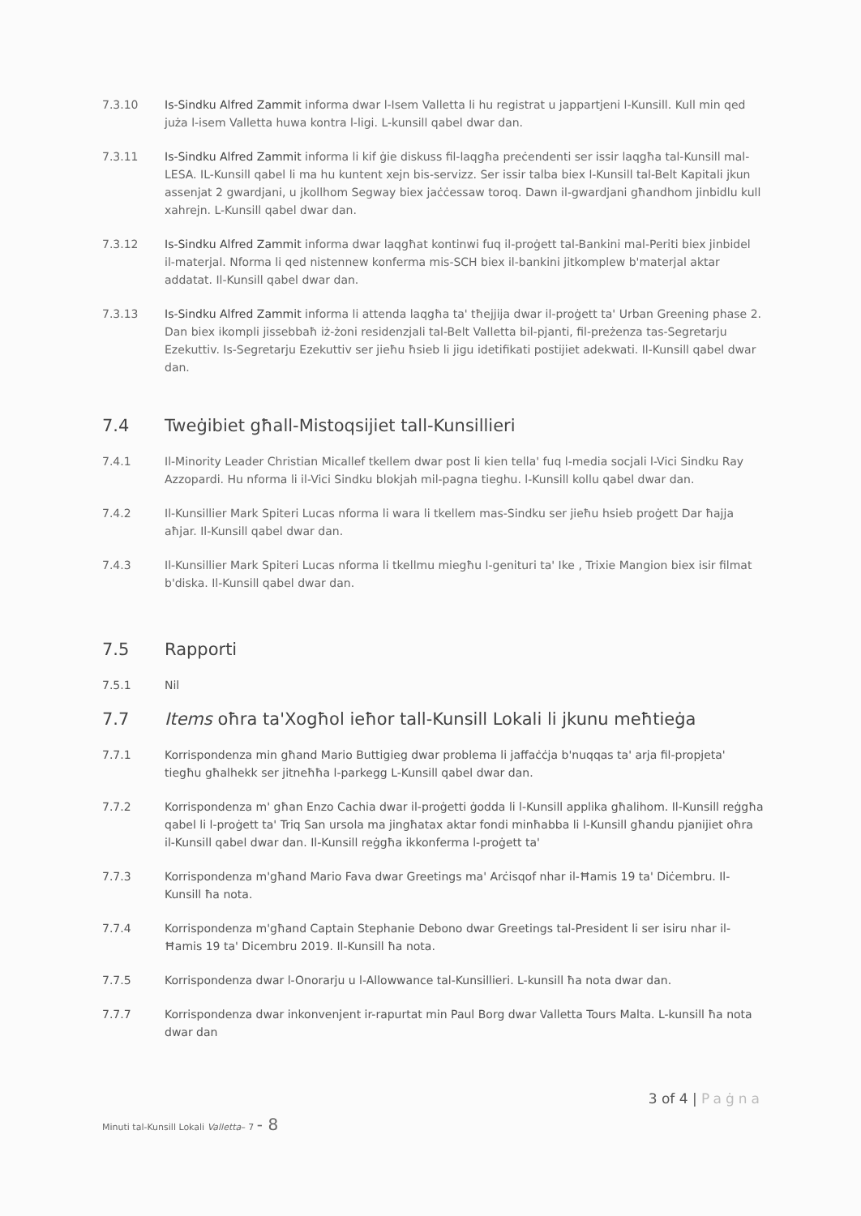7.3.10 Is-Sindku Alfred Zammit informa dwar l-Isem Valletta li hu registrat u jappartjeni l-Kunsill. Kull min qed juża l-isem Valletta huwa kontra l-ligi. L-kunsill qabel dwar dan.
7.3.11 Is-Sindku Alfred Zammit informa li kif ġie diskuss fil-laqgħa preċendenti ser issir laqgħa tal-Kunsill mal-LESA. IL-Kunsill qabel li ma hu kuntent xejn bis-servizz. Ser issir talba biex l-Kunsill tal-Belt Kapitali jkun assenjat 2 gwardjani, u jkollhom Segway biex jaċċessaw toroq. Dawn il-gwardjani għandhom jinbidlu kull xahrejn. L-Kunsill qabel dwar dan.
7.3.12 Is-Sindku Alfred Zammit informa dwar laqgħat kontinwi fuq il-proġett tal-Bankini mal-Periti biex jinbidel il-materjal. Nforma li qed nistennew konferma mis-SCH biex il-bankini jitkomplew b'materjal aktar addatat. Il-Kunsill qabel dwar dan.
7.3.13 Is-Sindku Alfred Zammit informa li attenda laqgħa ta' tħejjija dwar il-proġett ta' Urban Greening phase 2. Dan biex ikompli jissebbaħ iż-żoni residenzjali tal-Belt Valletta bil-pjanti, fil-preżenza tas-Segretarju Ezekuttiv. Is-Segretarju Ezekuttiv ser jieħu ħsieb li jigu idetifikati postijiet adekwati. Il-Kunsill qabel dwar dan.
7.4 Tweġibiet għall-Mistoqsijiet tall-Kunsillieri
7.4.1 Il-Minority Leader Christian Micallef tkellem dwar post li kien tella' fuq l-media socjali l-Vici Sindku Ray Azzopardi. Hu nforma li il-Vici Sindku blokjah mil-pagna tieghu. l-Kunsill kollu qabel dwar dan.
7.4.2 Il-Kunsillier Mark Spiteri Lucas nforma li wara li tkellem mas-Sindku ser jieħu hsieb proġett Dar ħajja aħjar. Il-Kunsill qabel dwar dan.
7.4.3 Il-Kunsillier Mark Spiteri Lucas nforma li tkellmu miegħu l-genituri ta' Ike , Trixie Mangion biex isir filmat b'diska. Il-Kunsill qabel dwar dan.
7.5 Rapporti
7.5.1 Nil
7.7 Items oħra ta'Xogħol ieħor tall-Kunsill Lokali li jkunu meħtieġa
7.7.1 Korrispondenza min għand Mario Buttigieg dwar problema li jaffaċċja b'nuqqas ta' arja fil-propjeta' tiegħu għalhekk ser jitneħħa l-parkegg L-Kunsill qabel dwar dan.
7.7.2 Korrispondenza m' għan Enzo Cachia dwar il-proġetti ġodda li l-Kunsill applika għalihom. Il-Kunsill reġgħa qabel li l-proġett ta' Triq San ursola ma jingħatax aktar fondi minħabba li l-Kunsill għandu pjanijiet oħra il-Kunsill qabel dwar dan. Il-Kunsill reġgħa ikkonferma l-proġett ta'
7.7.3 Korrispondenza m'għand Mario Fava dwar Greetings ma' Arċisqof nhar il-Ħamis 19 ta' Diċembru. Il-Kunsill ħa nota.
7.7.4 Korrispondenza m'għand Captain Stephanie Debono dwar Greetings tal-President li ser isiru nhar il-Ħamis 19 ta' Dicembru 2019. Il-Kunsill ħa nota.
7.7.5 Korrispondenza dwar l-Onorarju u l-Allowwance tal-Kunsillieri. L-kunsill ħa nota dwar dan.
7.7.7 Korrispondenza dwar inkonvenjent ir-rapurtat min Paul Borg dwar Valletta Tours Malta. L-kunsill ħa nota dwar dan
3 of 4 | Paġna
Minuti tal-Kunsill Lokali Valletta– 7 - 8